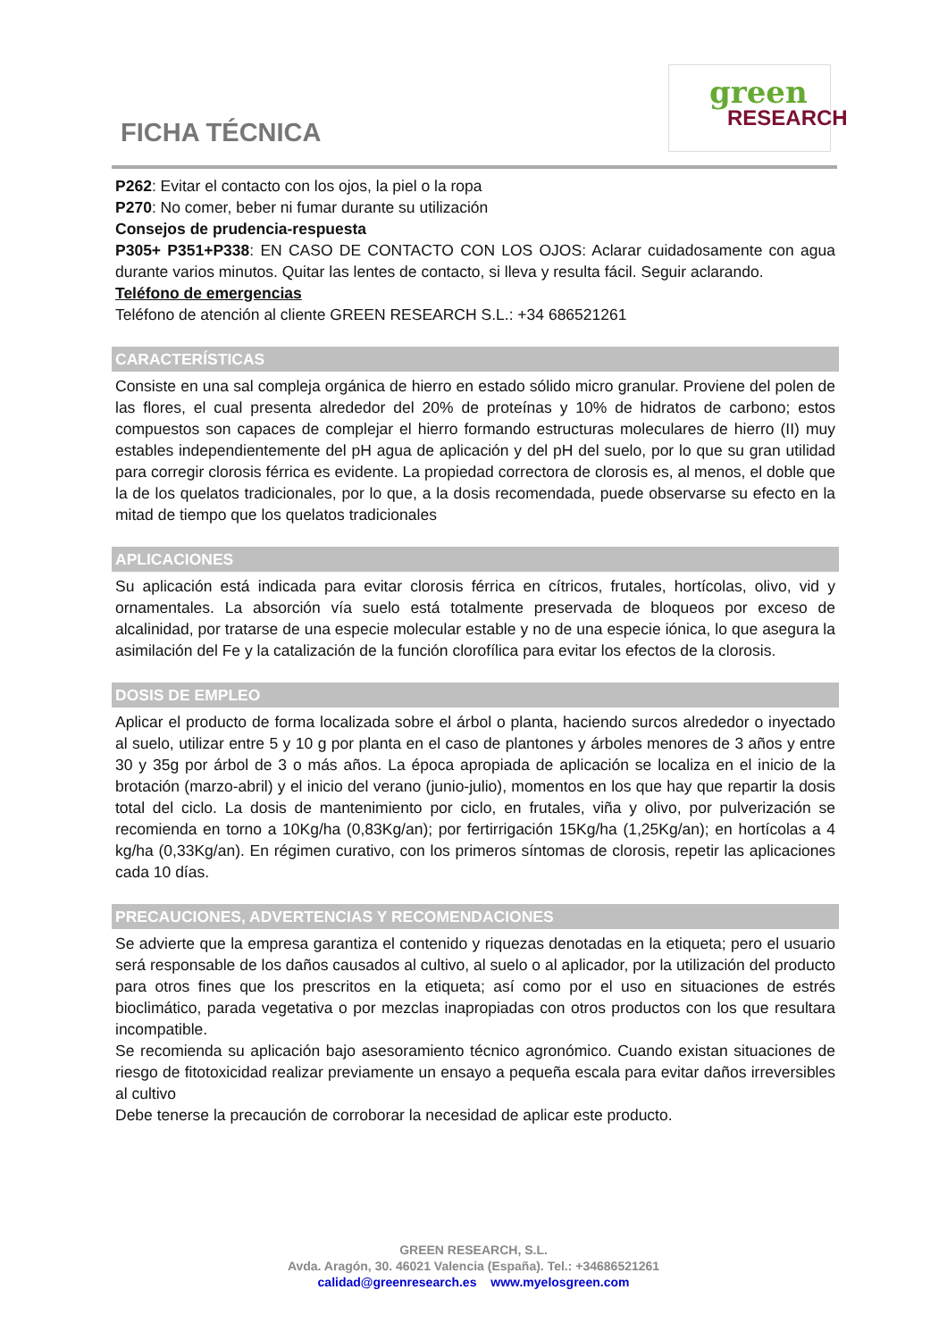FICHA TÉCNICA
green
RESEARCH
P262: Evitar el contacto con los ojos, la piel o la ropa
P270: No comer, beber ni fumar durante su utilización
Consejos de prudencia-respuesta
P305+ P351+P338: EN CASO DE CONTACTO CON LOS OJOS: Aclarar cuidadosamente con agua durante varios minutos. Quitar las lentes de contacto, si lleva y resulta fácil. Seguir aclarando.
Teléfono de emergencias
Teléfono de atención al cliente GREEN RESEARCH S.L.: +34 686521261
CARACTERÍSTICAS
Consiste en una sal compleja orgánica de hierro en estado sólido micro granular. Proviene del polen de las flores, el cual presenta alrededor del 20% de proteínas y 10% de hidratos de carbono; estos compuestos son capaces de complejar el hierro formando estructuras moleculares de hierro (II) muy estables independientemente del pH agua de aplicación y del pH del suelo, por lo que su gran utilidad para corregir clorosis férrica es evidente. La propiedad correctora de clorosis es, al menos, el doble que la de los quelatos tradicionales, por lo que, a la dosis recomendada, puede observarse su efecto en la mitad de tiempo que los quelatos tradicionales
APLICACIONES
Su aplicación está indicada para evitar clorosis férrica en cítricos, frutales, hortícolas, olivo, vid y ornamentales. La absorción vía suelo está totalmente preservada de bloqueos por exceso de alcalinidad, por tratarse de una especie molecular estable y no de una especie iónica, lo que asegura la asimilación del Fe y la catalización de la función clorofílica para evitar los efectos de la clorosis.
DOSIS DE EMPLEO
Aplicar el producto de forma localizada sobre el árbol o planta, haciendo surcos alrededor o inyectado al suelo, utilizar entre 5 y 10 g por planta en el caso de plantones y árboles menores de 3 años y entre 30 y 35g por árbol de 3 o más años. La época apropiada de aplicación se localiza en el inicio de la brotación (marzo-abril) y el inicio del verano (junio-julio), momentos en los que hay que repartir la dosis total del ciclo. La dosis de mantenimiento por ciclo, en frutales, viña y olivo, por pulverización se recomienda en torno a 10Kg/ha (0,83Kg/an); por fertirrigación 15Kg/ha (1,25Kg/an); en hortícolas a 4 kg/ha (0,33Kg/an). En régimen curativo, con los primeros síntomas de clorosis, repetir las aplicaciones cada 10 días.
PRECAUCIONES, ADVERTENCIAS Y RECOMENDACIONES
Se advierte que la empresa garantiza el contenido y riquezas denotadas en la etiqueta; pero el usuario será responsable de los daños causados al cultivo, al suelo o al aplicador, por la utilización del producto para otros fines que los prescritos en la etiqueta; así como por el uso en situaciones de estrés bioclimático, parada vegetativa o por mezclas inapropiadas con otros productos con los que resultara incompatible.
Se recomienda su aplicación bajo asesoramiento técnico agronómico. Cuando existan situaciones de riesgo de fitotoxicidad realizar previamente un ensayo a pequeña escala para evitar daños irreversibles al cultivo
Debe tenerse la precaución de corroborar la necesidad de aplicar este producto.
GREEN RESEARCH, S.L.
Avda. Aragón, 30. 46021 Valencia (España). Tel.: +34686521261
calidad@greenresearch.es www.myelosgreen.com